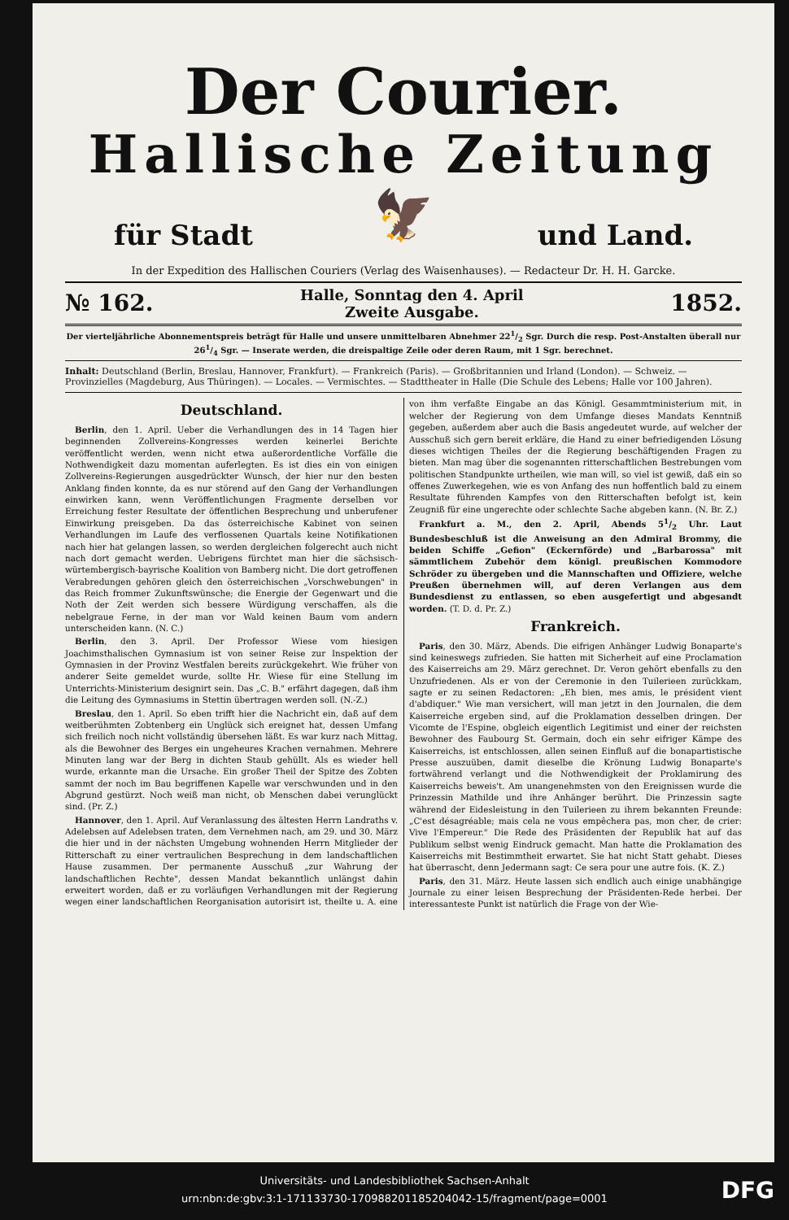Der Courier.
Hallische Zeitung
für Stadt und Land.
🦅
In der Expedition des Hallischen Couriers (Verlag des Waisenhauses). — Redacteur Dr. H. H. Garcke.
№ 162. Halle, Sonntag den 4. April
Zweite Ausgabe. 1852.
Der vierteljährliche Abonnementspreis beträgt für Halle und unsere unmittelbaren Abnehmer 221/2 Sgr. Durch die resp. Post-Anstalten überall nur 261/4 Sgr. — Inserate werden, die dreispaltige Zeile oder deren Raum, mit 1 Sgr. berechnet.
Inhalt: Deutschland (Berlin, Breslau, Hannover, Frankfurt). — Frankreich (Paris). — Großbritannien und Irland (London). — Schweiz. — Provinzielles (Magdeburg, Aus Thüringen). — Locales. — Vermischtes. — Stadttheater in Halle (Die Schule des Lebens; Halle vor 100 Jahren).
Deutschland.
Berlin, den 1. April. Ueber die Verhandlungen des in 14 Tagen hier beginnenden Zollvereins-Kongresses werden keinerlei Berichte veröffentlicht werden, wenn nicht etwa außerordentliche Vorfälle die Nothwendigkeit dazu momentan auferlegten. Es ist dies ein von einigen Zollvereins-Regierungen ausgedrückter Wunsch, der hier nur den besten Anklang finden konnte, da es nur störend auf den Gang der Verhandlungen einwirken kann, wenn Veröffentlichungen Fragmente derselben vor Erreichung fester Resultate der öffentlichen Besprechung und unberufener Einwirkung preisgeben. Da das österreichische Kabinet von seinen Verhandlungen im Laufe des verflossenen Quartals keine Notifikationen nach hier hat gelangen lassen, so werden dergleichen folgerecht auch nicht nach dort gemacht werden. Uebrigens fürchtet man hier die sächsisch-würtembergisch-bayrische Koalition von Bamberg nicht. Die dort getroffenen Verabredungen gehören gleich den österreichischen „Vorschwebungen" in das Reich frommer Zukunftswünsche; die Energie der Gegenwart und die Noth der Zeit werden sich bessere Würdigung verschaffen, als die nebelgraue Ferne, in der man vor Wald keinen Baum vom andern unterscheiden kann. (N. C.)
Berlin, den 3. April. Der Professor Wiese vom hiesigen Joachimsthalischen Gymnasium ist von seiner Reise zur Inspektion der Gymnasien in der Provinz Westfalen bereits zurückgekehrt. Wie früher von anderer Seite gemeldet wurde, sollte Hr. Wiese für eine Stellung im Unterrichts-Ministerium designirt sein. Das „C. B." erfährt dagegen, daß ihm die Leitung des Gymnasiums in Stettin übertragen werden soll. (N.-Z.)
Breslau, den 1. April. So eben trifft hier die Nachricht ein, daß auf dem weitberühmten Zobtenberg ein Unglück sich ereignet hat, dessen Umfang sich freilich noch nicht vollständig übersehen läßt. Es war kurz nach Mittag, als die Bewohner des Berges ein ungeheures Krachen vernahmen. Mehrere Minuten lang war der Berg in dichten Staub gehüllt. Als es wieder hell wurde, erkannte man die Ursache. Ein großer Theil der Spitze des Zobten sammt der noch im Bau begriffenen Kapelle war verschwunden und in den Abgrund gestürzt. Noch weiß man nicht, ob Menschen dabei verunglückt sind. (Pr. Z.)
Hannover, den 1. April. Auf Veranlassung des ältesten Herrn Landraths v. Adelebsen auf Adelebsen traten, dem Vernehmen nach, am 29. und 30. März die hier und in der nächsten Umgebung wohnenden Herrn Mitglieder der Ritterschaft zu einer vertraulichen Besprechung in dem landschaftlichen Hause zusammen. Der permanente Ausschuß „zur Wahrung der landschaftlichen Rechte", dessen Mandat bekanntlich unlängst dahin erweitert worden, daß er zu vorläufigen Verhandlungen mit der Regierung wegen einer landschaftlichen Reorganisation autorisirt ist, theilte u. A. eine von ihm verfaßte Eingabe an das Königl. Gesammtministerium mit, in welcher der Regierung von dem Umfange dieses Mandats Kenntniß gegeben, außerdem aber auch die Basis angedeutet wurde, auf welcher der Ausschuß sich gern bereit erkläre, die Hand zu einer befriedigenden Lösung dieses wichtigen Theiles der die Regierung beschäftigenden Fragen zu bieten. Man mag über die sogenannten ritterschaftlichen Bestrebungen vom politischen Standpunkte urtheilen, wie man will, so viel ist gewiß, daß ein so offenes Zuwerkegehen, wie es von Anfang des nun hoffentlich bald zu einem Resultate führenden Kampfes von den Ritterschaften befolgt ist, kein Zeugniß für eine ungerechte oder schlechte Sache abgeben kann. (N. Br. Z.)
Frankfurt a. M., den 2. April, Abends 51/2 Uhr. Laut Bundesbeschluß ist die Anweisung an den Admiral Brommy, die beiden Schiffe „Gefion" (Eckernförde) und „Barbarossa" mit sämmtlichem Zubehör dem königl. preußischen Kommodore Schröder zu übergeben und die Mannschaften und Offiziere, welche Preußen übernehmen will, auf deren Verlangen aus dem Bundesdienst zu entlassen, so eben ausgefertigt und abgesandt worden. (T. D. d. Pr. Z.)
Frankreich.
Paris, den 30. März, Abends. Die eifrigen Anhänger Ludwig Bonaparte's sind keineswegs zufrieden. Sie hatten mit Sicherheit auf eine Proclamation des Kaiserreichs am 29. März gerechnet. Dr. Veron gehört ebenfalls zu den Unzufriedenen. Als er von der Ceremonie in den Tuilerieen zurückkam, sagte er zu seinen Redactoren: „Eh bien, mes amis, le président vient d'abdiquer." Wie man versichert, will man jetzt in den Journalen, die dem Kaiserreiche ergeben sind, auf die Proklamation desselben dringen. Der Vicomte de l'Espine, obgleich eigentlich Legitimist und einer der reichsten Bewohner des Faubourg St. Germain, doch ein sehr eifriger Kämpe des Kaiserreichs, ist entschlossen, allen seinen Einfluß auf die bonapartistische Presse auszuüben, damit dieselbe die Krönung Ludwig Bonaparte's fortwährend verlangt und die Nothwendigkeit der Proklamirung des Kaiserreichs beweis't. Am unangenehmsten von den Ereignissen wurde die Prinzessin Mathilde und ihre Anhänger berührt. Die Prinzessin sagte während der Eidesleistung in den Tuilerieen zu ihrem bekannten Freunde: „C'est désagréable; mais cela ne vous empêchera pas, mon cher, de crier: Vive l'Empereur." Die Rede des Präsidenten der Republik hat auf das Publikum selbst wenig Eindruck gemacht. Man hatte die Proklamation des Kaiserreichs mit Bestimmtheit erwartet. Sie hat nicht Statt gehabt. Dieses hat überrascht, denn Jedermann sagt: Ce sera pour une autre fois. (K. Z.)
Paris, den 31. März. Heute lassen sich endlich auch einige unabhängige Journale zu einer leisen Besprechung der Präsidenten-Rede herbei. Der interessanteste Punkt ist natürlich die Frage von der Wie-
Universitäts- und Landesbibliothek Sachsen-Anhalt
urn:nbn:de:gbv:3:1-171133730-17098820118520404​2-15/fragment/page=0001
DFG